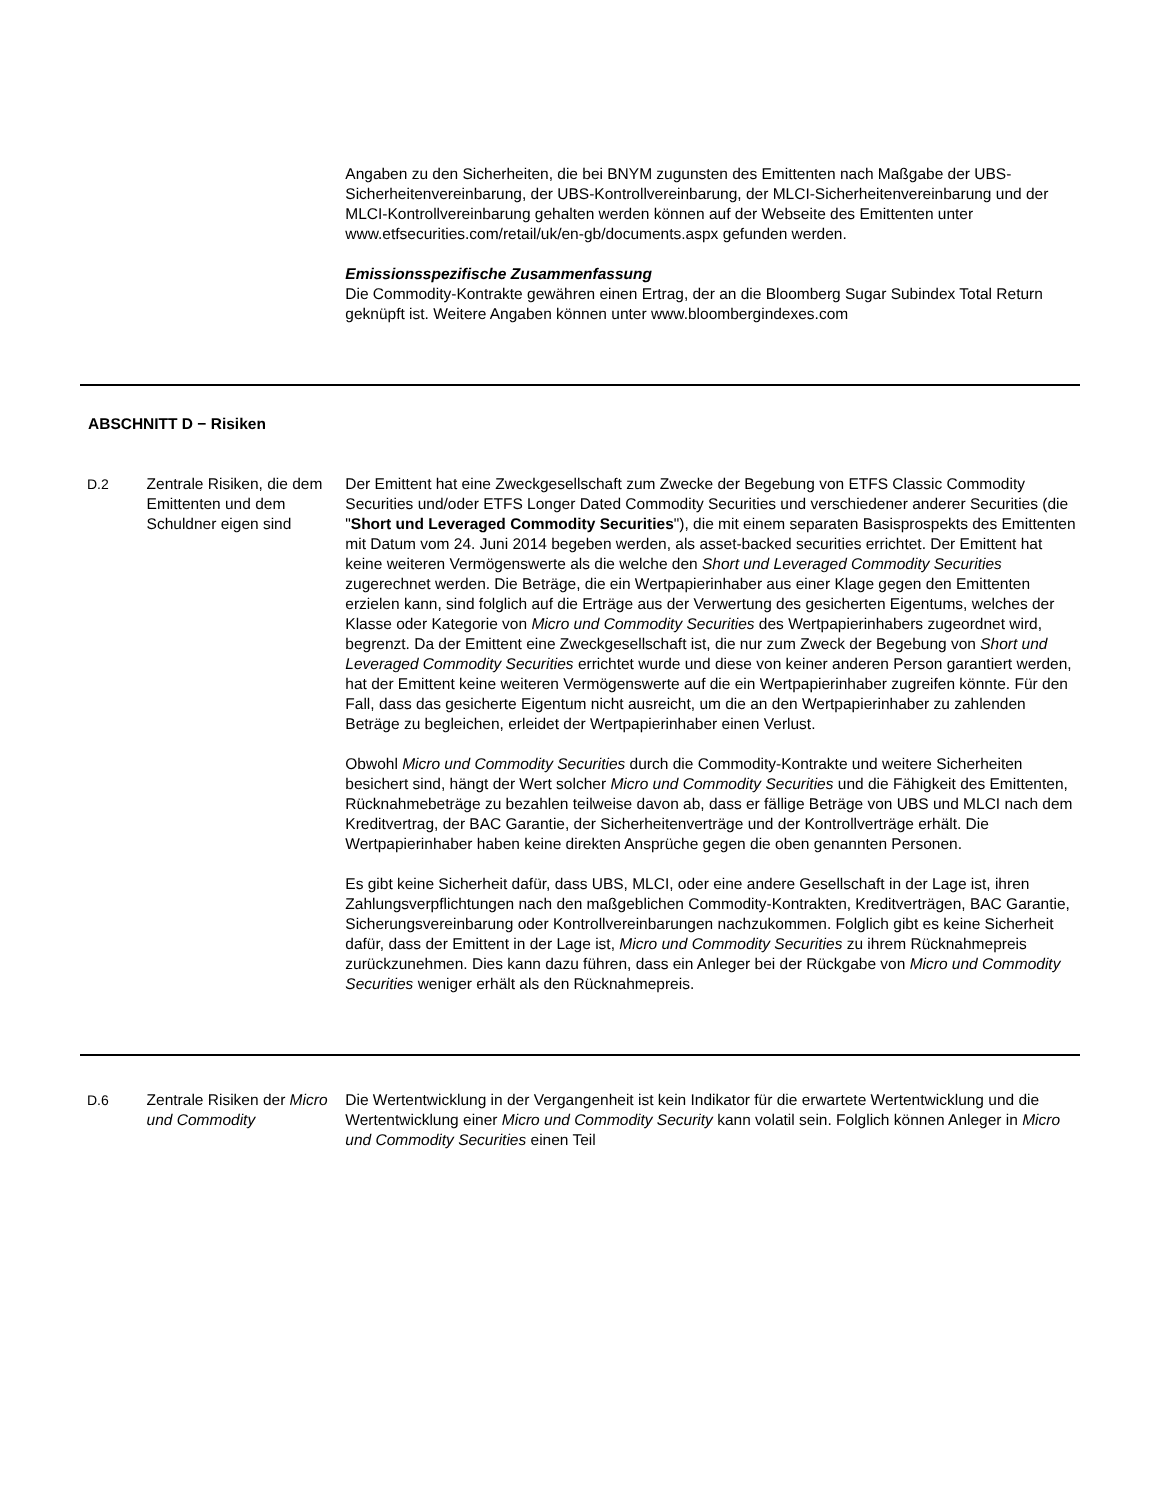| | | Angaben zu den Sicherheiten, die bei BNYM zugunsten des Emittenten nach Maßgabe der UBS-Sicherheitenvereinbarung, der UBS-Kontrollvereinbarung, der MLCI-Sicherheitenvereinbarung und der MLCI-Kontrollvereinbarung gehalten werden können auf der Webseite des Emittenten unter www.etfsecurities.com/retail/uk/en-gb/documents.aspx gefunden werden. Emissionsspezifische Zusammenfassung Die Commodity-Kontrakte gewähren einen Ertrag, der an die Bloomberg Sugar Subindex Total Return geknüpft ist. Weitere Angaben können unter www.bloombergindexes.com |
| ABSCHNITT D − Risiken | | |
| D.2 | Zentrale Risiken, die dem Emittenten und dem Schuldner eigen sind | Der Emittent hat eine Zweckgesellschaft zum Zwecke der Begebung von ETFS Classic Commodity Securities und/oder ETFS Longer Dated Commodity Securities und verschiedener anderer Securities (die " Short und Leveraged Commodity Securities "), die mit einem separaten Basisprospekts des Emittenten mit Datum vom 24. Juni 2014 begeben werden, als asset-backed securities errichtet. Der Emittent hat keine weiteren Vermögenswerte als die welche den Short und Leveraged Commodity Securities zugerechnet werden. Die Beträge, die ein Wertpapierinhaber aus einer Klage gegen den Emittenten erzielen kann, sind folglich auf die Erträge aus der Verwertung des gesicherten Eigentums, welches der Klasse oder Kategorie von Micro und Commodity Securities des Wertpapierinhabers zugeordnet wird, begrenzt. Da der Emittent eine Zweckgesellschaft ist, die nur zum Zweck der Begebung von Short und Leveraged Commodity Securities errichtet wurde und diese von keiner anderen Person garantiert werden, hat der Emittent keine weiteren Vermögenswerte auf die ein Wertpapierinhaber zugreifen könnte. Für den Fall, dass das gesicherte Eigentum nicht ausreicht, um die an den Wertpapierinhaber zu zahlenden Beträge zu begleichen, erleidet der Wertpapierinhaber einen Verlust. Obwohl Micro und Commodity Securities durch die Commodity-Kontrakte und weitere Sicherheiten besichert sind, hängt der Wert solcher Micro und Commodity Securities und die Fähigkeit des Emittenten, Rücknahmebeträge zu bezahlen teilweise davon ab, dass er fällige Beträge von UBS und MLCI nach dem Kreditvertrag, der BAC Garantie, der Sicherheitenverträge und der Kontrollverträge erhält. Die Wertpapierinhaber haben keine direkten Ansprüche gegen die oben genannten Personen. Es gibt keine Sicherheit dafür, dass UBS, MLCI, oder eine andere Gesellschaft in der Lage ist, ihren Zahlungsverpflichtungen nach den maßgeblichen Commodity-Kontrakten, Kreditverträgen, BAC Garantie, Sicherungsvereinbarung oder Kontrollvereinbarungen nachzukommen. Folglich gibt es keine Sicherheit dafür, dass der Emittent in der Lage ist, Micro und Commodity Securities zu ihrem Rücknahmepreis zurückzunehmen. Dies kann dazu führen, dass ein Anleger bei der Rückgabe von Micro und Commodity Securities weniger erhält als den Rücknahmepreis. |
| D.6 | Zentrale Risiken der Micro und Commodity | Die Wertentwicklung in der Vergangenheit ist kein Indikator für die erwartete Wertentwicklung und die Wertentwicklung einer Micro und Commodity Security kann volatil sein. Folglich können Anleger in Micro und Commodity Securities einen Teil |